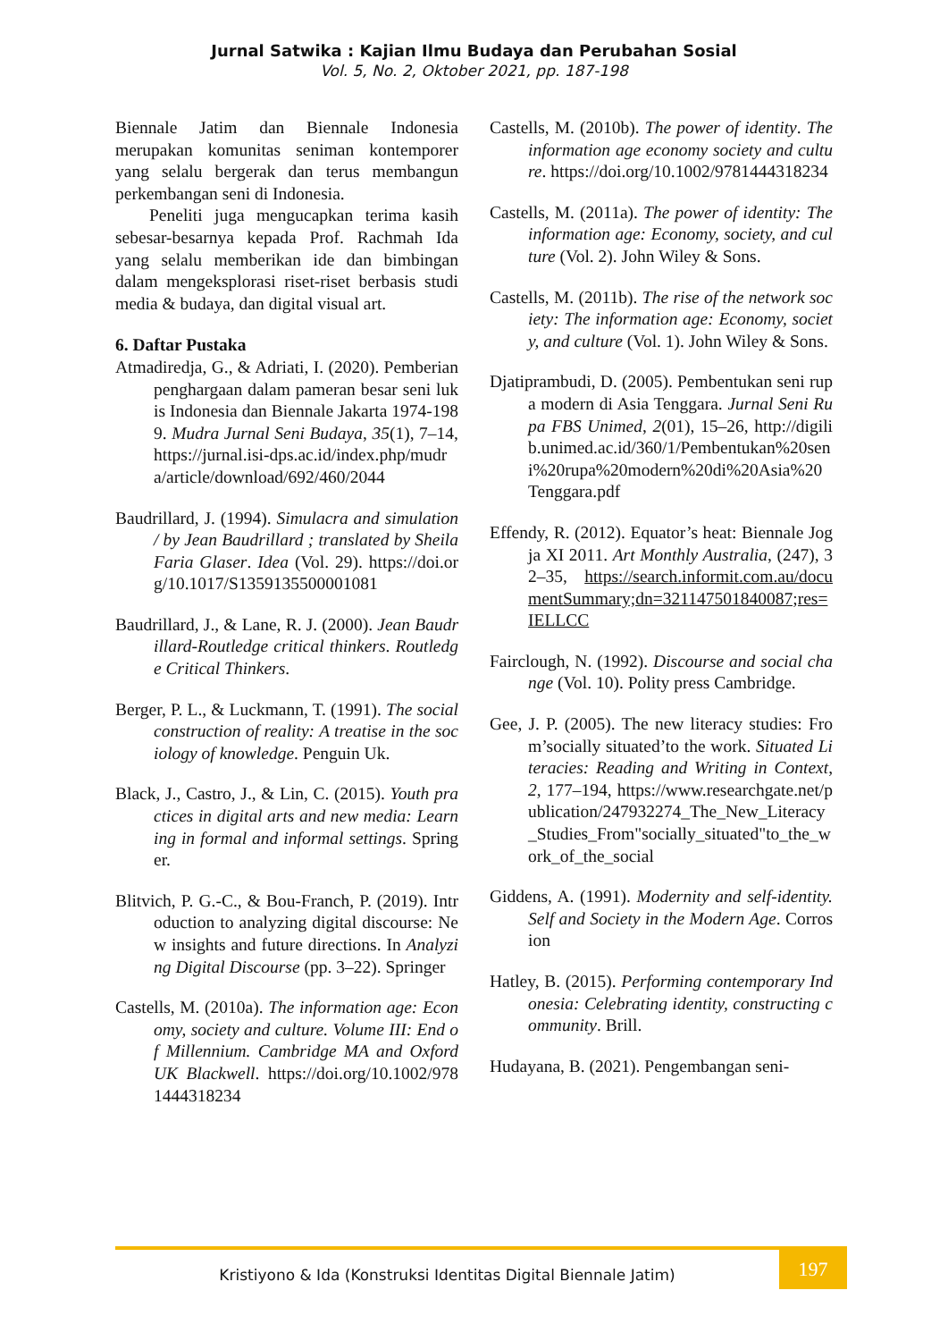Jurnal Satwika : Kajian Ilmu Budaya dan Perubahan Sosial
Vol. 5, No. 2, Oktober 2021, pp. 187-198
Biennale Jatim dan Biennale Indonesia merupakan komunitas seniman kontemporer yang selalu bergerak dan terus membangun perkembangan seni di Indonesia.
Peneliti juga mengucapkan terima kasih sebesar-besarnya kepada Prof. Rachmah Ida yang selalu memberikan ide dan bimbingan dalam mengeksplorasi riset-riset berbasis studi media & budaya, dan digital visual art.
6. Daftar Pustaka
Atmadiredja, G., & Adriati, I. (2020). Pemberian penghargaan dalam pameran besar seni lukis Indonesia dan Biennale Jakarta 1974-1989. Mudra Jurnal Seni Budaya, 35(1), 7–14, https://jurnal.isi-dps.ac.id/index.php/mudra/article/download/692/460/2044
Baudrillard, J. (1994). Simulacra and simulation / by Jean Baudrillard ; translated by Sheila Faria Glaser. Idea (Vol. 29). https://doi.org/10.1017/S1359135500001081
Baudrillard, J., & Lane, R. J. (2000). Jean Baudrillard-Routledge critical thinkers. Routledge Critical Thinkers.
Berger, P. L., & Luckmann, T. (1991). The social construction of reality: A treatise in the sociology of knowledge. Penguin Uk.
Black, J., Castro, J., & Lin, C. (2015). Youth practices in digital arts and new media: Learning in formal and informal settings. Springer.
Blitvich, P. G.-C., & Bou-Franch, P. (2019). Introduction to analyzing digital discourse: New insights and future directions. In Analyzing Digital Discourse (pp. 3–22). Springer
Castells, M. (2010a). The information age: Economy, society and culture. Volume III: End of Millennium. Cambridge MA and Oxford UK Blackwell. https://doi.org/10.1002/9781444318234
Castells, M. (2010b). The power of identity. The information age economy society and culture. https://doi.org/10.1002/9781444318234
Castells, M. (2011a). The power of identity: The information age: Economy, society, and culture (Vol. 2). John Wiley & Sons.
Castells, M. (2011b). The rise of the network society: The information age: Economy, society, and culture (Vol. 1). John Wiley & Sons.
Djatiprambudi, D. (2005). Pembentukan seni rupa modern di Asia Tenggara. Jurnal Seni Rupa FBS Unimed, 2(01), 15–26, http://digilib.unimed.ac.id/360/1/Pembentukan%20seni%20rupa%20modern%20di%20Asia%20Tenggara.pdf
Effendy, R. (2012). Equator’s heat: Biennale Jogja XI 2011. Art Monthly Australia, (247), 32–35, https://search.informit.com.au/documentSummary;dn=321147501840087;res=IELLCC
Fairclough, N. (1992). Discourse and social change (Vol. 10). Polity press Cambridge.
Gee, J. P. (2005). The new literacy studies: From’socially situated’to the work. Situated Literacies: Reading and Writing in Context, 2, 177–194, https://www.researchgate.net/publication/247932274_The_New_Literacy_Studies_From"socially_situated"to_the_work_of_the_social
Giddens, A. (1991). Modernity and self-identity. Self and Society in the Modern Age. Corrosion
Hatley, B. (2015). Performing contemporary Indonesia: Celebrating identity, constructing community. Brill.
Hudayana, B. (2021). Pengembangan seni-
Kristiyono & Ida (Konstruksi Identitas Digital Biennale Jatim)
197